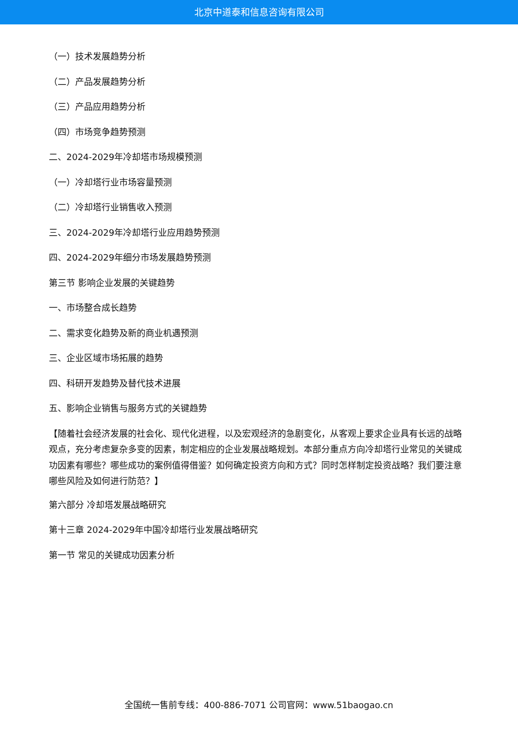北京中道泰和信息咨询有限公司
（一）技术发展趋势分析
（二）产品发展趋势分析
（三）产品应用趋势分析
（四）市场竞争趋势预测
二、2024-2029年冷却塔市场规模预测
（一）冷却塔行业市场容量预测
（二）冷却塔行业销售收入预测
三、2024-2029年冷却塔行业应用趋势预测
四、2024-2029年细分市场发展趋势预测
第三节 影响企业发展的关键趋势
一、市场整合成长趋势
二、需求变化趋势及新的商业机遇预测
三、企业区域市场拓展的趋势
四、科研开发趋势及替代技术进展
五、影响企业销售与服务方式的关键趋势
【随着社会经济发展的社会化、现代化进程，以及宏观经济的急剧变化，从客观上要求企业具有长远的战略观点，充分考虑复杂多变的因素，制定相应的企业发展战略规划。本部分重点方向冷却塔行业常见的关键成功因素有哪些？哪些成功的案例值得借鉴？如何确定投资方向和方式？同时怎样制定投资战略？我们要注意哪些风险及如何进行防范？】
第六部分 冷却塔发展战略研究
第十三章 2024-2029年中国冷却塔行业发展战略研究
第一节 常见的关键成功因素分析
全国统一售前专线：400-886-7071 公司官网：www.51baogao.cn